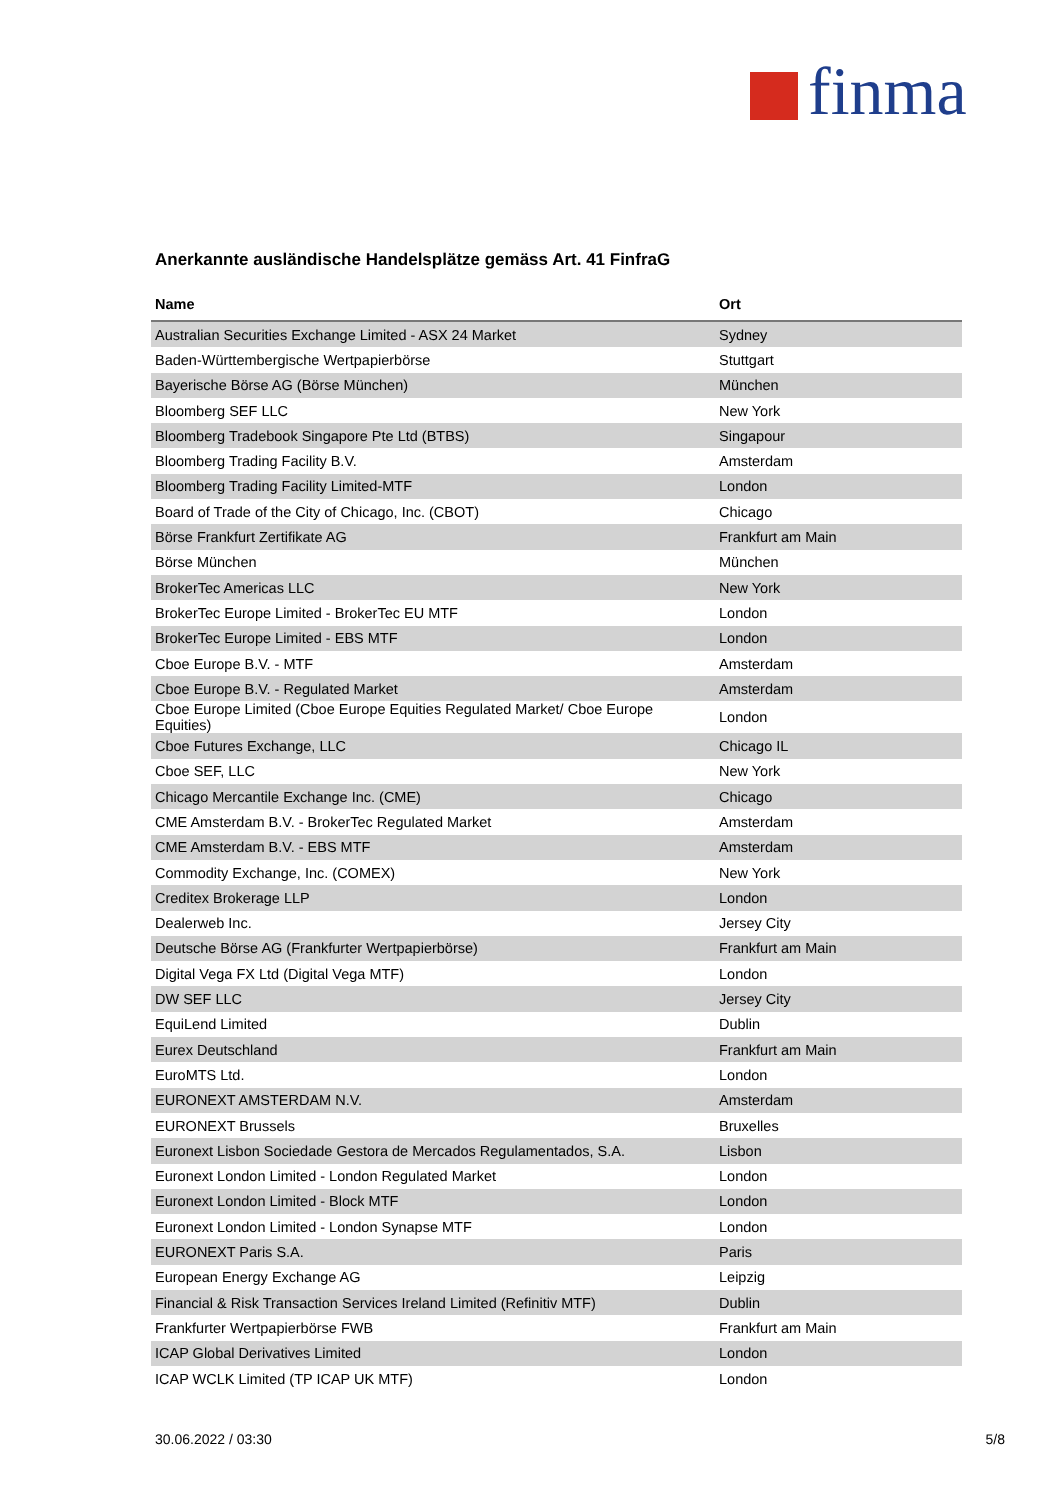finma
Anerkannte ausländische Handelsplätze gemäss Art. 41 FinfraG
| Name | Ort |
| --- | --- |
| Australian Securities Exchange Limited - ASX 24 Market | Sydney |
| Baden-Württembergische Wertpapierbörse | Stuttgart |
| Bayerische Börse AG (Börse München) | München |
| Bloomberg SEF LLC | New York |
| Bloomberg Tradebook Singapore Pte Ltd (BTBS) | Singapour |
| Bloomberg Trading Facility B.V. | Amsterdam |
| Bloomberg Trading Facility Limited-MTF | London |
| Board of Trade of the City of Chicago, Inc. (CBOT) | Chicago |
| Börse Frankfurt Zertifikate AG | Frankfurt am Main |
| Börse München | München |
| BrokerTec Americas LLC | New York |
| BrokerTec Europe Limited - BrokerTec EU MTF | London |
| BrokerTec Europe Limited - EBS MTF | London |
| Cboe Europe B.V. - MTF | Amsterdam |
| Cboe Europe B.V. - Regulated Market | Amsterdam |
| Cboe Europe Limited (Cboe Europe Equities Regulated Market/ Cboe Europe Equities) | London |
| Cboe Futures Exchange, LLC | Chicago IL |
| Cboe SEF, LLC | New York |
| Chicago Mercantile Exchange Inc. (CME) | Chicago |
| CME Amsterdam B.V. - BrokerTec Regulated Market | Amsterdam |
| CME Amsterdam B.V. - EBS MTF | Amsterdam |
| Commodity Exchange, Inc. (COMEX) | New York |
| Creditex Brokerage LLP | London |
| Dealerweb Inc. | Jersey City |
| Deutsche Börse AG (Frankfurter Wertpapierbörse) | Frankfurt am Main |
| Digital Vega FX Ltd (Digital Vega MTF) | London |
| DW SEF LLC | Jersey City |
| EquiLend Limited | Dublin |
| Eurex Deutschland | Frankfurt am Main |
| EuroMTS Ltd. | London |
| EURONEXT AMSTERDAM N.V. | Amsterdam |
| EURONEXT Brussels | Bruxelles |
| Euronext Lisbon Sociedade Gestora de Mercados Regulamentados, S.A. | Lisbon |
| Euronext London Limited - London Regulated Market | London |
| Euronext London Limited - Block MTF | London |
| Euronext London Limited - London Synapse MTF | London |
| EURONEXT Paris S.A. | Paris |
| European Energy Exchange AG | Leipzig |
| Financial & Risk Transaction Services Ireland Limited (Refinitiv MTF) | Dublin |
| Frankfurter Wertpapierbörse FWB | Frankfurt am Main |
| ICAP Global Derivatives Limited | London |
| ICAP WCLK Limited (TP ICAP UK MTF) | London |
30.06.2022 / 03:30 5/8